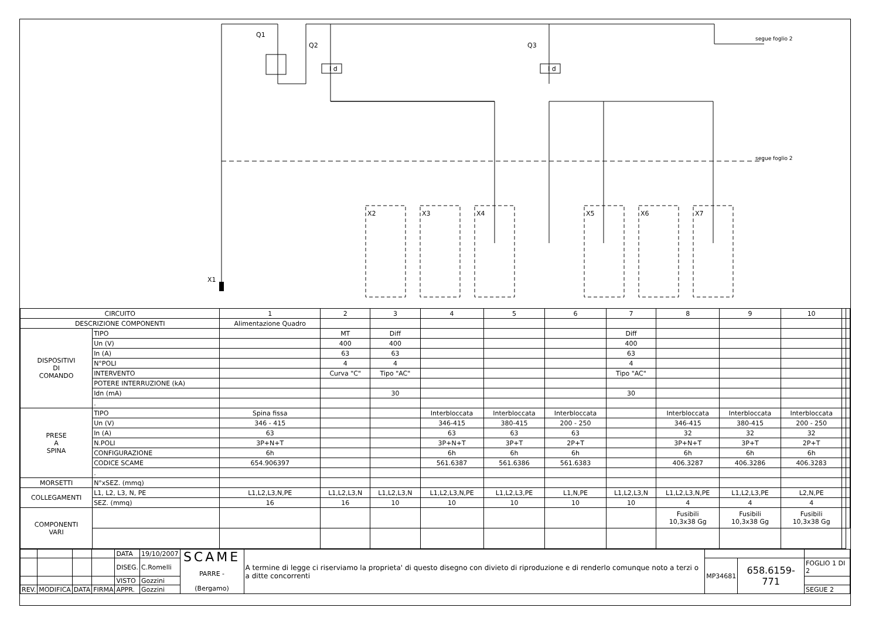Q1
Q2 Q3
I d I d
segue foglio 2
segue foglio 2
X1
X2 X3 X4 X5 X6 X7
| CIRCUITO | | 1 | 2 | 3 | 4 | 5 | 6 | 7 | 8 | 9 | 10 | | |
| DESCRIZIONE COMPONENTI | | Alimentazione Quadro | | | | | | | | | | | |
| DISPOSITIVI DI COMANDO | TIPO | | MT | Diff | | | | Diff | | | | | |
| | Un (V) | | 400 | 400 | | | | 400 | | | | | |
| | In (A) | | 63 | 63 | | | | 63 | | | | | |
| | N°POLI | | 4 | 4 | | | | 4 | | | | | |
| | INTERVENTO | | Curva "C" | Tipo "AC" | | | | Tipo "AC" | | | | | |
| | POTERE INTERRUZIONE (kA) | | | | | | | | | | | | |
| | Idn (mA) | | | 30 | | | | 30 | | | | | |
| | . | | | | | | | | | | | | |
| PRESE A SPINA | TIPO | Spina fissa | | | Interbloccata | Interbloccata | Interbloccata | | Interbloccata | Interbloccata | Interbloccata | | |
| | Un (V) | 346 - 415 | | | 346-415 | 380-415 | 200 - 250 | | 346-415 | 380-415 | 200 - 250 | | |
| | In (A) | 63 | | | 63 | 63 | 63 | | 32 | 32 | 32 | | |
| | N.POLI | 3P+N+T | | | 3P+N+T | 3P+T | 2P+T | | 3P+N+T | 3P+T | 2P+T | | |
| | CONFIGURAZIONE | 6h | | | 6h | 6h | 6h | | 6h | 6h | 6h | | |
| | CODICE SCAME | 654.906397 | | | 561.6387 | 561.6386 | 561.6383 | | 406.3287 | 406.3286 | 406.3283 | | |
| | . | | | | | | | | | | | | |
| MORSETTI | N°xSEZ. (mmq) | | | | | | | | | | | | |
| COLLEGAMENTI | L1, L2, L3, N, PE | L1,L2,L3,N,PE | L1,L2,L3,N | L1,L2,L3,N | L1,L2,L3,N,PE | L1,L2,L3,PE | L1,N,PE | L1,L2,L3,N | L1,L2,L3,N,PE | L1,L2,L3,PE | L2,N,PE | | |
| | SEZ. (mmq) | 16 | 16 | 10 | 10 | 10 | 10 | 10 | 4 | 4 | 4 | | |
| COMPONENTI VARI | | | | | | | | | Fusibili 10,3x38 Gg | Fusibili 10,3x38 Gg | Fusibili 10,3x38 Gg | | |
| | | | | DATA | 19/10/2007 | SCAME PARRE - (Bergamo) | A termine di legge ci riserviamo la proprieta' di questo disegno con divieto di riproduzione e di renderlo comunque noto a terzi o a ditte concorrenti | | | |
| | | | | DISEG. | C.Romelli | | | MP34681 | 658.6159-771 | FOGLIO 1 DI 2 |
| | | | | VISTO | Gozzini | | | | | |
| REV. | MODIFICA | DATA | FIRMA | APPR. | Gozzini | | | | | SEGUE 2 |